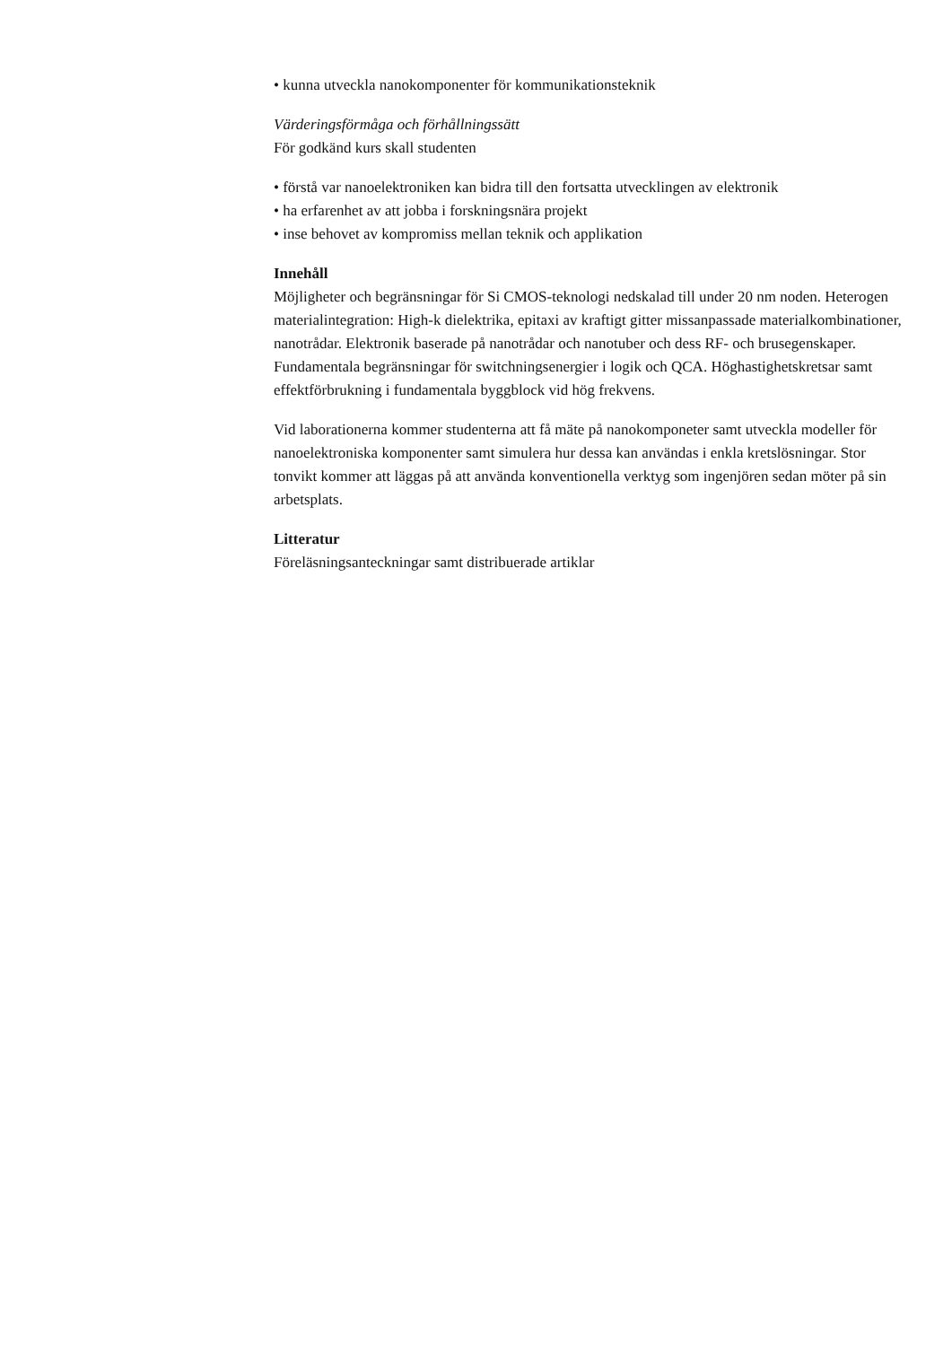• kunna utveckla nanokomponenter för kommunikationsteknik
Värderingsförmåga och förhållningssätt
För godkänd kurs skall studenten
• förstå var nanoelektroniken kan bidra till den fortsatta utvecklingen av elektronik
• ha erfarenhet av att jobba i forskningsnära projekt
• inse behovet av kompromiss mellan teknik och applikation
Innehåll
Möjligheter och begränsningar för Si CMOS-teknologi nedskalad till under 20 nm noden. Heterogen materialintegration: High-k dielektrika, epitaxi av kraftigt gitter missanpassade materialkombinationer, nanotrådar. Elektronik baserade på nanotrådar och nanotuber och dess RF- och brusegenskaper. Fundamentala begränsningar för switchningsenergier i logik och QCA. Höghastighetskretsar samt effektförbrukning i fundamentala byggblock vid hög frekvens.
Vid laborationerna kommer studenterna att få mäte på nanokomponeter samt utveckla modeller för nanoelektroniska komponenter samt simulera hur dessa kan användas i enkla kretslösningar. Stor tonvikt kommer att läggas på att använda konventionella verktyg som ingenjören sedan möter på sin arbetsplats.
Litteratur
Föreläsningsanteckningar samt distribuerade artiklar